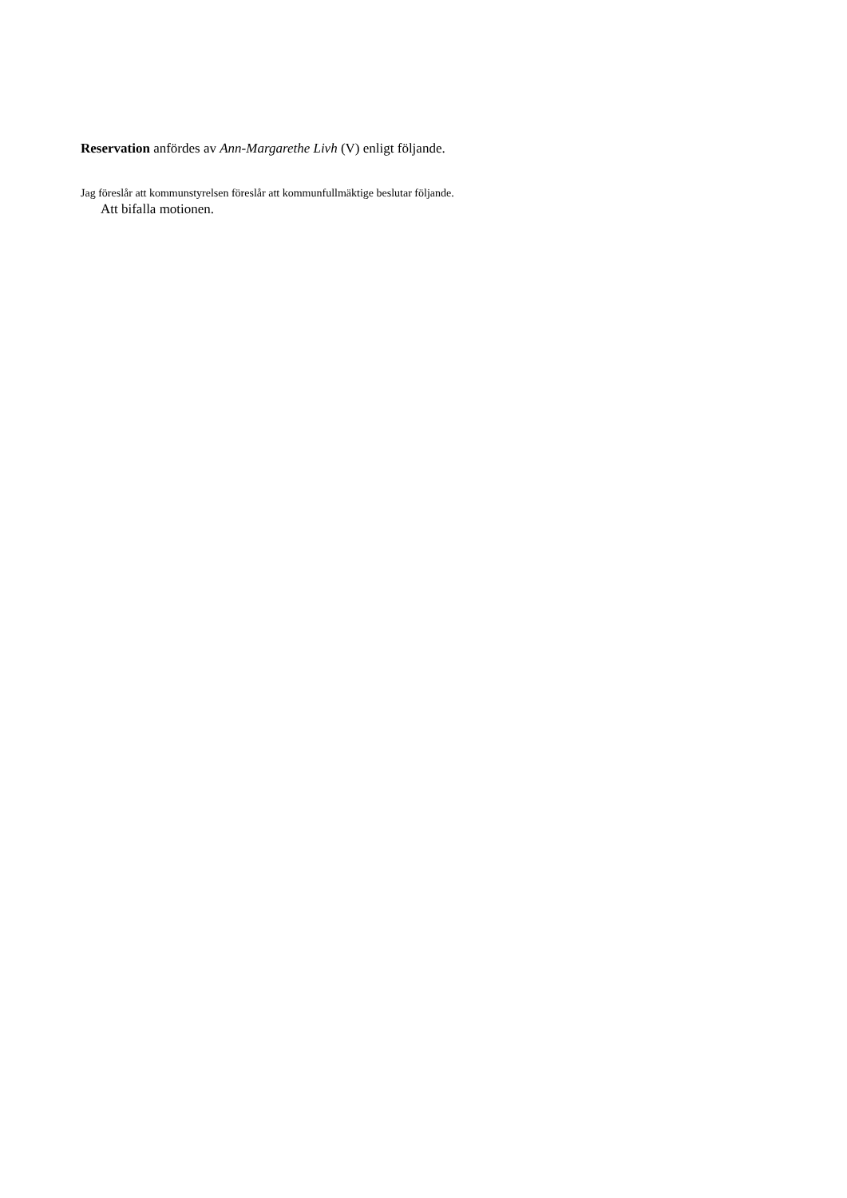Reservation anfördes av Ann-Margarethe Livh (V) enligt följande.
Jag föreslår att kommunstyrelsen föreslår att kommunfullmäktige beslutar följande.
Att bifalla motionen.